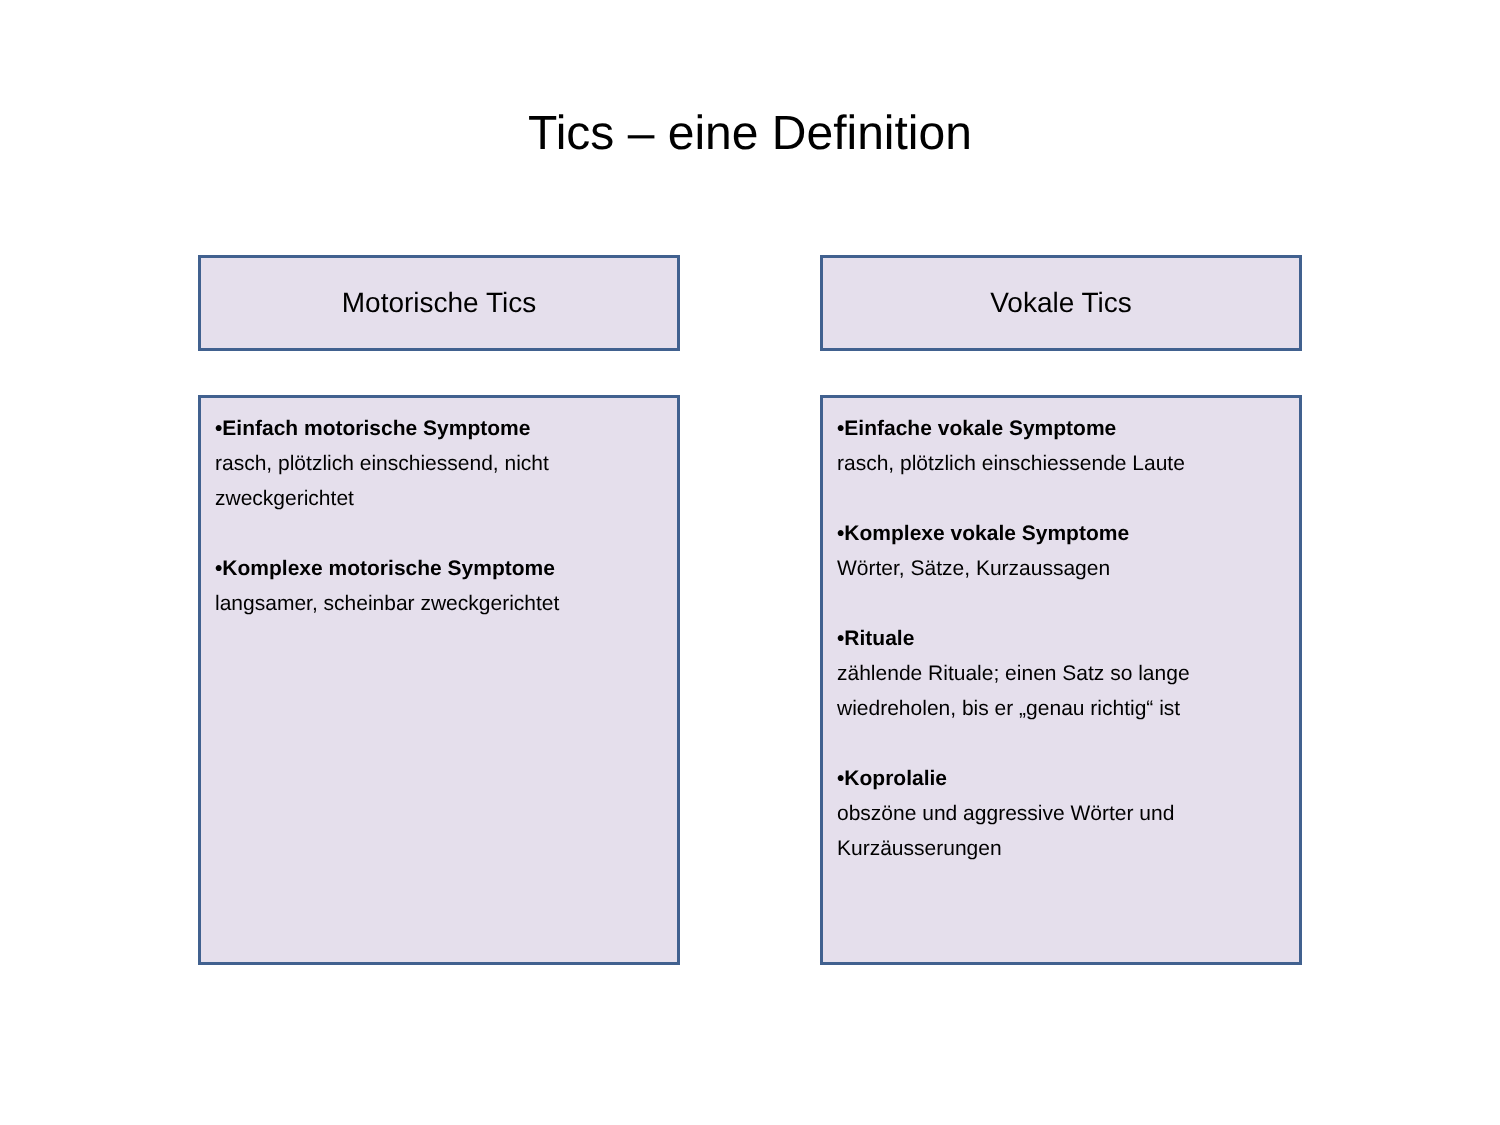Tics – eine Definition
Motorische Tics
•Einfach motorische Symptome
rasch, plötzlich einschiessend, nicht zweckgerichtet
•Komplexe motorische Symptome
langsamer, scheinbar zweckgerichtet
Vokale Tics
•Einfache vokale Symptome
rasch, plötzlich einschiessende Laute
•Komplexe vokale Symptome
Wörter, Sätze, Kurzaussagen
•Rituale
zählende Rituale; einen Satz so lange wiedreholen, bis er „genau richtig“ ist
•Koprolalie
obszöne und aggressive Wörter und Kurzäusserungen